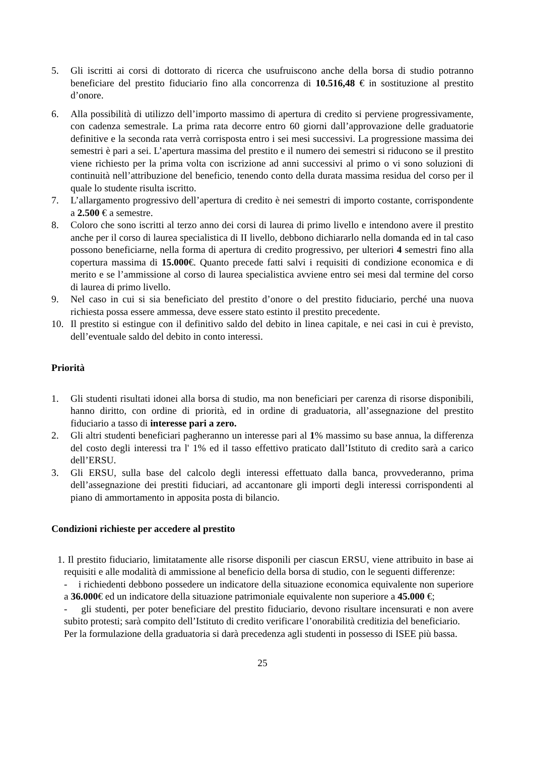5. Gli iscritti ai corsi di dottorato di ricerca che usufruiscono anche della borsa di studio potranno beneficiare del prestito fiduciario fino alla concorrenza di 10.516,48 € in sostituzione al prestito d’onore.
6. Alla possibilità di utilizzo dell’importo massimo di apertura di credito si perviene progressivamente, con cadenza semestrale. La prima rata decorre entro 60 giorni dall’approvazione delle graduatorie definitive e la seconda rata verrà corrisposta entro i sei mesi successivi. La progressione massima dei semestri è pari a sei. L’apertura massima del prestito e il numero dei semestri si riducono se il prestito viene richiesto per la prima volta con iscrizione ad anni successivi al primo o vi sono soluzioni di continuità nell’attribuzione del beneficio, tenendo conto della durata massima residua del corso per il quale lo studente risulta iscritto.
7. L’allargamento progressivo dell’apertura di credito è nei semestri di importo costante, corrispondente a 2.500 € a semestre.
8. Coloro che sono iscritti al terzo anno dei corsi di laurea di primo livello e intendono avere il prestito anche per il corso di laurea specialistica di II livello, debbono dichiararlo nella domanda ed in tal caso possono beneficiarne, nella forma di apertura di credito progressivo, per ulteriori 4 semestri fino alla copertura massima di 15.000€. Quanto precede fatti salvi i requisiti di condizione economica e di merito e se l’ammissione al corso di laurea specialistica avviene entro sei mesi dal termine del corso di laurea di primo livello.
9. Nel caso in cui si sia beneficiato del prestito d’onore o del prestito fiduciario, perché una nuova richiesta possa essere ammessa, deve essere stato estinto il prestito precedente.
10. Il prestito si estingue con il definitivo saldo del debito in linea capitale, e nei casi in cui è previsto, dell’eventuale saldo del debito in conto interessi.
Priorità
1. Gli studenti risultati idonei alla borsa di studio, ma non beneficiari per carenza di risorse disponibili, hanno diritto, con ordine di priorità, ed in ordine di graduatoria, all’assegnazione del prestito fiduciario a tasso di interesse pari a zero.
2. Gli altri studenti beneficiari pagheranno un interesse pari al 1% massimo su base annua, la differenza del costo degli interessi tra l' 1% ed il tasso effettivo praticato dall’Istituto di credito sarà a carico dell’ERSU.
3. Gli ERSU, sulla base del calcolo degli interessi effettuato dalla banca, provvederanno, prima dell’assegnazione dei prestiti fiduciari, ad accantonare gli importi degli interessi corrispondenti al piano di ammortamento in apposita posta di bilancio.
Condizioni richieste per accedere al prestito
1. Il prestito fiduciario, limitatamente alle risorse disponili per ciascun ERSU, viene attribuito in base ai requisiti e alle modalità di ammissione al beneficio della borsa di studio, con le seguenti differenze:
- i richiedenti debbono possedere un indicatore della situazione economica equivalente non superiore a 36.000€ ed un indicatore della situazione patrimoniale equivalente non superiore a 45.000 €;
- gli studenti, per poter beneficiare del prestito fiduciario, devono risultare incensurati e non avere subito protesti; sarà compito dell’Istituto di credito verificare l’onorabilità creditizia del beneficiario.
Per la formulazione della graduatoria si darà precedenza agli studenti in possesso di ISEE più bassa.
25